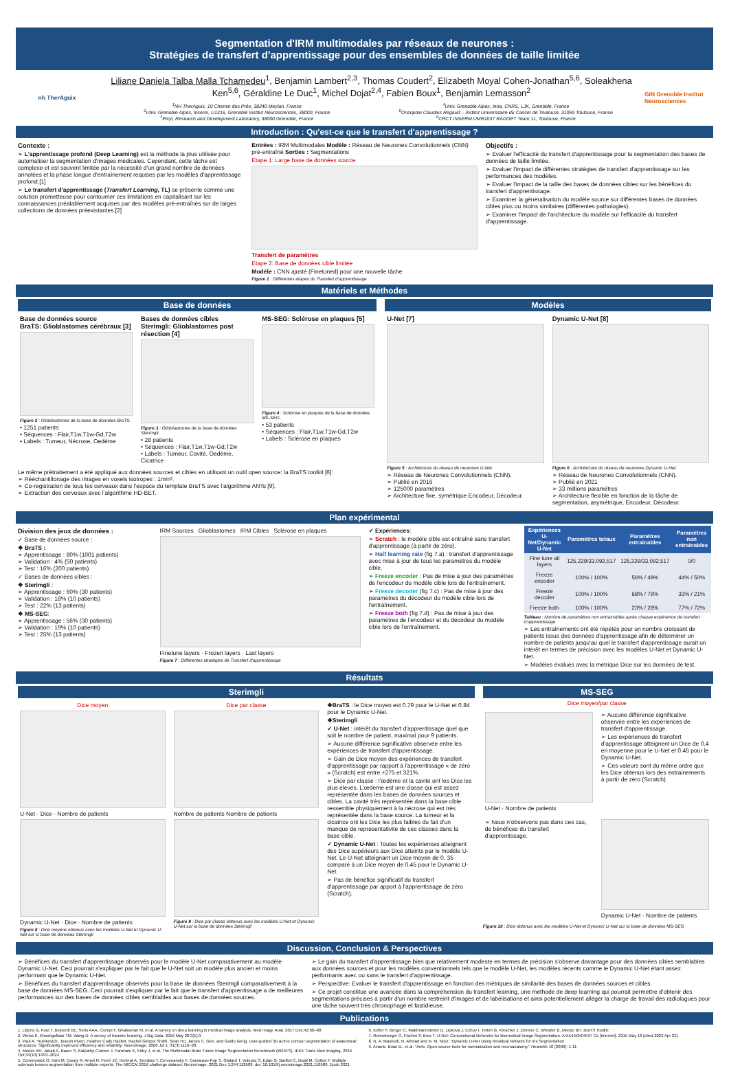Segmentation d'IRM multimodales par réseaux de neurones :
Stratégies de transfert d'apprentissage pour des ensembles de données de taille limitée
nh TherAguix
Liliane Daniela Talba Malla Tchamedeu<sup>1</sup>, Benjamin Lambert<sup>2,3</sup>, Thomas Coudert<sup>2</sup>, Elizabeth Moyal Cohen-Jonathan<sup>5,6</sup>, Soleakhena Ken<sup>5,6</sup>, Géraldine Le Duc<sup>1</sup>, Michel Dojat<sup>2,4</sup>, Fabien Boux<sup>1</sup>, Benjamin Lemasson<sup>2</sup>
<sup>1</sup> NH TherAguix, 19 Chemin des Prés, 38240 Meylan, France
<sup>2</sup> Univ. Grenoble Alpes, Inserm, U1216, Grenoble Institut Neurosciences, 38000, France
<sup>3</sup> Pixyl, Research and Development Laboratory, 38000 Grenoble, France
<sup>4</sup> Univ. Grenoble Alpes, Inria, CNRS, LJK, Grenoble, France
<sup>5</sup> Oncopole Claudius Regaud – Institut Universitaire du Cancer de Toulouse, 31059 Toulouse, France
<sup>6</sup>CRCT INSERM UMR1037 RADOPT Team 11, Toulouse, France
GIN Grenoble Institut Neurosciences
Introduction : Qu'est-ce que le transfert d'apprentissage ?
Contexte :
➢ L'apprentissage profond (Deep Learning) est la méthode la plus utilisée pour automatiser la segmentation d'images médicales. Cependant, cette tâche est complexe et est souvent limitée par la nécessité d'un grand nombre de données annotées et la phase longue d'entraînement requises par les modèles d'apprentissage profond.[1]
➢ Le transfert d'apprentissage (Transfert Learning, TL) se présente comme une solution prometteuse pour contourner ces limitations en capitalisant sur les connaissances préalablement acquises par des modèles pré-entraînés sur de larges collections de données préexistantes.[2]
Entrées : IRM Multimodales Modèle : Réseau de Neurones Convolutionnels (CNN) pré-entraîné Sorties : Segmentations
Etape 1: Large base de données source
Transfert de paramètres
Etape 2: Base de données cible limitée
Modèle : CNN ajusté (Finetuned) pour une nouvelle tâche
Figure 1 : Différentes étapes du Transfert d'apprentissage
Objectifs :
➢ Evaluer l'efficacité du transfert d'apprentissage pour la segmentation des bases de données de taille limitée.
➢ Evaluer l'impact de différentes stratégies de transfert d'apprentissage sur les performances des modèles.
➢ Evaluer l'impact de la taille des bases de données cibles sur les bénéfices du transfert d'apprentissage.
➢ Examiner la généralisation du modèle source sur différentes bases de données cibles plus ou moins similaires (différentes pathologies).
➢ Examiner l'impact de l'architecture du modèle sur l'efficacité du transfert d'apprentissage.
Matériels et Méthodes
Base de données
Base de données source
BraTS: Glioblastomes cérébraux [3]
Figure 2 : Glioblastomes de la base de données BraTS.
• 1251 patients
• Séquences : Flair,T1w,T1w-Gd,T2w
• Labels : Tumeur, Nécrose, Oedème
Bases de données cibles
Sterimgli: Glioblastomes post résection [4]
Figure 3 : Glioblastomes de la base de données Sterimgli.
• 28 patients
• Séquences : Flair,T1w,T1w-Gd,T2w
• Labels : Tumeur, Cavité, Oedème, Cicatrice
MS-SEG: Sclérose en plaques [5]
Figure 4 : Sclérose en plaques de la base de données MS-SEG.
• 53 patients
• Séquences : Flair,T1w,T1w-Gd,T2w
• Labels : Sclérose en plaques
Le même prétraitement a été appliqué aux données sources et cibles en utilisant un outil open source: la BraTS toolkit [6]:
➢ Rééchantillonage des images en voxels isotropes : 1mm³.
➢ Co-registration de tous les cerveaux dans l'espace du template BraTS avec l'algorithme ANTs [9].
➢ Extraction des cerveaux avec l'algorithme HD-BET.
Modèles
U-Net [7]
Figure 5 : Architecture du réseau de neurones U-Net.
➢ Réseau de Neurones Convolutionnels (CNN).
➢ Publié en 2016
➢ 125000 paramètres
➢ Architecture fixe, symétrique Encodeur, Décodeur.
Dynamic U-Net [8]
Figure 6 : Architecture du réseau de neurones Dynamic U-Net.
➢ Réseau de Neurones Convolutionnels (CNN).
➢ Publié en 2021
➢ 33 millions paramètres
➢ Architecture flexible en fonction de la tâche de segmentation, asymétrique, Encodeur, Décodeur.
Plan expérimental
Division des jeux de données :
✓ Base de données source :
❖ BraTS :
➢ Apprentissage : 80% (1001 patients)
➢ Validation : 4% (50 patients)
➢ Test : 16% (200 patients)
✓ Bases de données cibles :
❖ Sterimgli :
➢ Apprentissage : 60% (30 patients)
➢ Validation : 18% (10 patients)
➢ Test : 22% (13 patients)
❖ MS-SEG:
➢ Apprentissage : 56% (30 patients)
➢ Validation : 19% (10 patients)
➢ Test : 25% (13 patients)
IRM Sources Glioblastomes IRM Cibles Sclérose en plaques
Finetune layers · Frozen layers · Last layers
Figure 7 : Différentes stratégies de Transfert d'apprentissage
✓ Expériences:
➢ Scratch : le modèle cible est entraîné sans transfert d'apprentissage (à partir de zéro).
➢ Half learning rate (fig 7.a) : transfert d'apprentissage avec mise à jour de tous les paramètres du modèle cible.
➢ Freeze encoder : Pas de mise à jour des paramètres de l'encodeur du modèle cible lors de l'entraînement.
➢ Freeze decoder (fig 7.c) : Pas de mise à jour des paramètres du décodeur du modèle cible lors de l'entraînement.
➢ Freeze both (fig 7.d) : Pas de mise à jour des paramètres de l'encodeur et du décodeur du modèle cible lors de l'entraînement.
| Expériences U-Net/Dynamic U-Net | Paramètres totaux | Paramètres entrainables | Paramètres non entrainables |
| --- | --- | --- | --- |
| Fine tune all layers | 125,229/33,092,517 | 125,229/33,092,517 | 0/0 |
| Freeze encoder | 100% / 100% | 56% / 49% | 44% / 50% |
| Freeze decoder | 100% / 100% | 68% / 79% | 33% / 21% |
| Freeze both | 100% / 100% | 23% / 28% | 77% / 72% |
Tableau : Nombre de paramètres non entrainables après chaque expérience de transfert d'apprentissage
➢ Les entraînements ont été répétés pour un nombre croissant de patients issus des données d'apprentissage afin de déterminer un nombre de patients jusqu'au quel le transfert d'apprentissage aurait un intérêt en termes de précision avec les modèles U-Net et Dynamic U-Net.
➢ Modèles évalués avec la métrique Dice sur les données de test.
Résultats
Sterimgli
Dice moyen
U-Net · Dice · Nombre de patients
Dynamic U-Net · Dice · Nombre de patients
Figure 8 : Dice moyens obtenus avec les modèles U-Net et Dynamic U-Net sur la base de données Stérimgli
Dice par classe
Nombre de patients Nombre de patients
Figure 9 : Dice par classe obtenus avec les modèles U-Net et Dynamic U-Net sur la base de données Stérimgli
❖BraTS : le Dice moyen est 0.79 pour le U-Net et 0.84 pour le Dynamic U-Net.
❖Sterimgli
✓ U-Net : intérêt du transfert d'apprentissage quel que soit le nombre de patient, maximal pour 9 patients.
➢ Aucune différence significative observée entre les expériences de transfert d'apprentissage.
➢ Gain de Dice moyen des expériences de transfert d'apprentissage par rapport à l'apprentissage « de zéro » (Scratch) est entre +275 et 321%.
➢ Dice par classe : l'œdème et la cavité ont les Dice les plus élevés. L'œdème est une classe qui est assez représentée dans les bases de données sources et cibles. La cavité très représentée dans la base cible ressemble physiquement à la nécrose qui est très représentée dans la base source. La tumeur et la cicatrice ont les Dice les plus faibles du fait d'un manque de représentativité de ces classes dans la base cible.
✓ Dynamic U-Net : Toutes les expériences atteignent des Dice supérieurs aux Dice atteints par le modèle U-Net. Le U-Net atteignant un Dice moyen de 0, 35 comparé à un Dice moyen de 0.45 pour le Dynamic U-Net.
➢ Pas de bénéfice significatif du transfert d'apprentissage par apport à l'apprentissage de zéro (Scratch).
MS-SEG
Dice moyen/par classe
U-Net · Nombre de patients ➢ Aucune différence significative observée entre les expériences de transfert d'apprentissage.
➢ Les expériences de transfert d'apprentissage atteignent un Dice de 0.4 en moyenne pour le U-Net et 0.45 pour le Dynamic U-Net.
➢ Ces valeurs sont du même ordre que les Dice obtenus lors des entrainements à partir de zéro (Scratch).
➢ Nous n'observons pas dans ces cas, de bénéfices du transfert d'apprentissage.
Dynamic U-Net · Nombre de patients
Figure 10 : Dice obtenus avec les modèles U-Net et Dynamic U-Net sur la base de données MS-SEG
Discussion, Conclusion & Perspectives
➢ Bénéfices du transfert d'apprentissage observés pour le modèle U-Net comparativement au modèle Dynamic U-Net. Ceci pourrait s'expliquer par le fait que le U-Net soit un modèle plus ancien et moins performant que le Dynamic U-Net.
➢ Bénéfices du transfert d'apprentissage observés pour la base de données Sterimgli comparativement à la base de données MS-SEG. Ceci pourrait s'expliquer par le fait que le transfert d'apprentissage a de meilleures performances sur des bases de données cibles semblables aux bases de données sources.
➢ Le gain du transfert d'apprentissage bien que relativement modeste en termes de précision s'observe davantage pour des données cibles semblables aux données sources et pour les modèles conventionnels tels que le modèle U-Net, les modèles récents comme le Dynamic U-Net étant assez performants avec ou sans le transfert d'apprentissage.
➢ Perspective: Evaluer le transfert d'apprentissage en fonction des métriques de similarité des bases de données sources et cibles.
➢ Ce projet constitue une avancée dans la compréhension du transfert learning, une méthode de deep learning qui pourrait permettre d'obtenir des segmentations précises à partir d'un nombre restreint d'images et de labélisations et ainsi potentiellement alléger la charge de travail des radiologues pour une tâche souvent très chronophage et fastidieuse.
Publications
1. Litjens G, Kooi T, Bejnordi BE, Setio AAA, Ciompi F, Ghafoorian M, et al. A survey on deep learning in medical image analysis. Med Image Anal. 2017 Dec;42:60–88
2. Weiss K, Khoshgoftaar TM, Wang D. A survey of transfer learning. J Big Data. 2016 May 28;3(1):9
3. Paul A. Yushkevich, Joseph Piven, Heather Cody Hazlett, Rachel Gimpel Smith, Sean Ho, James C. Gee, and Guido Gerig. User-guided 3D active contour segmentation of anatomical structures: Significantly improved efficiency and reliability. Neuroimage. 2006 Jul 1; 31(3):1116–28.
4. Menze BH, Jakab A, Bauer S, Kalpathy-Cramer J, Farahani K, Kirby J, et al. The Multimodal Brain Tumor Image Segmentation Benchmark (BRATS). IEEE Trans Med Imaging. 2015 Oct;34(10):1993–2024
5. Commowick O, Kain M, Casey R, Ameli R, Ferré JC, Kerbrat A, Tourdias T, Cervenansky F, Camarasu-Pop S, Glatard T, Vukusic S, Edan G, Barillot C, Dojat M, Cotton F. Multiple sclerosis lesions segmentation from multiple experts: The MICCAI 2016 challenge dataset. Neuroimage. 2021 Dec 1;244:118589. doi: 10.1016/j.neuroimage.2021.118589. Epub 2021
6. Kofler F, Berger C, Waldmannstetter D, Lipkova J, Ezhov I, Tetteh G, Kirschke J, Zimmer C, Wiestler B, Menze BH. BraTS Toolkit:
7. Ronneberger O, Fischer P, Brox T. U-Net: Convolutional Networks for Biomedical Image Segmentation. ArXiv150504597 Cs [Internet]. 2015 May 18 [cited 2022 Apr 22].
8. N. A. Mashudi, N. Ahmad and N. M. Noor, "Dynamic U-Net Using Residual Network for Iris Segmentation
9. Avants, Brian B., et al. "Ants: Open-source tools for normalization and neuroanatomy." Heanetle 10 (2009): 1-11